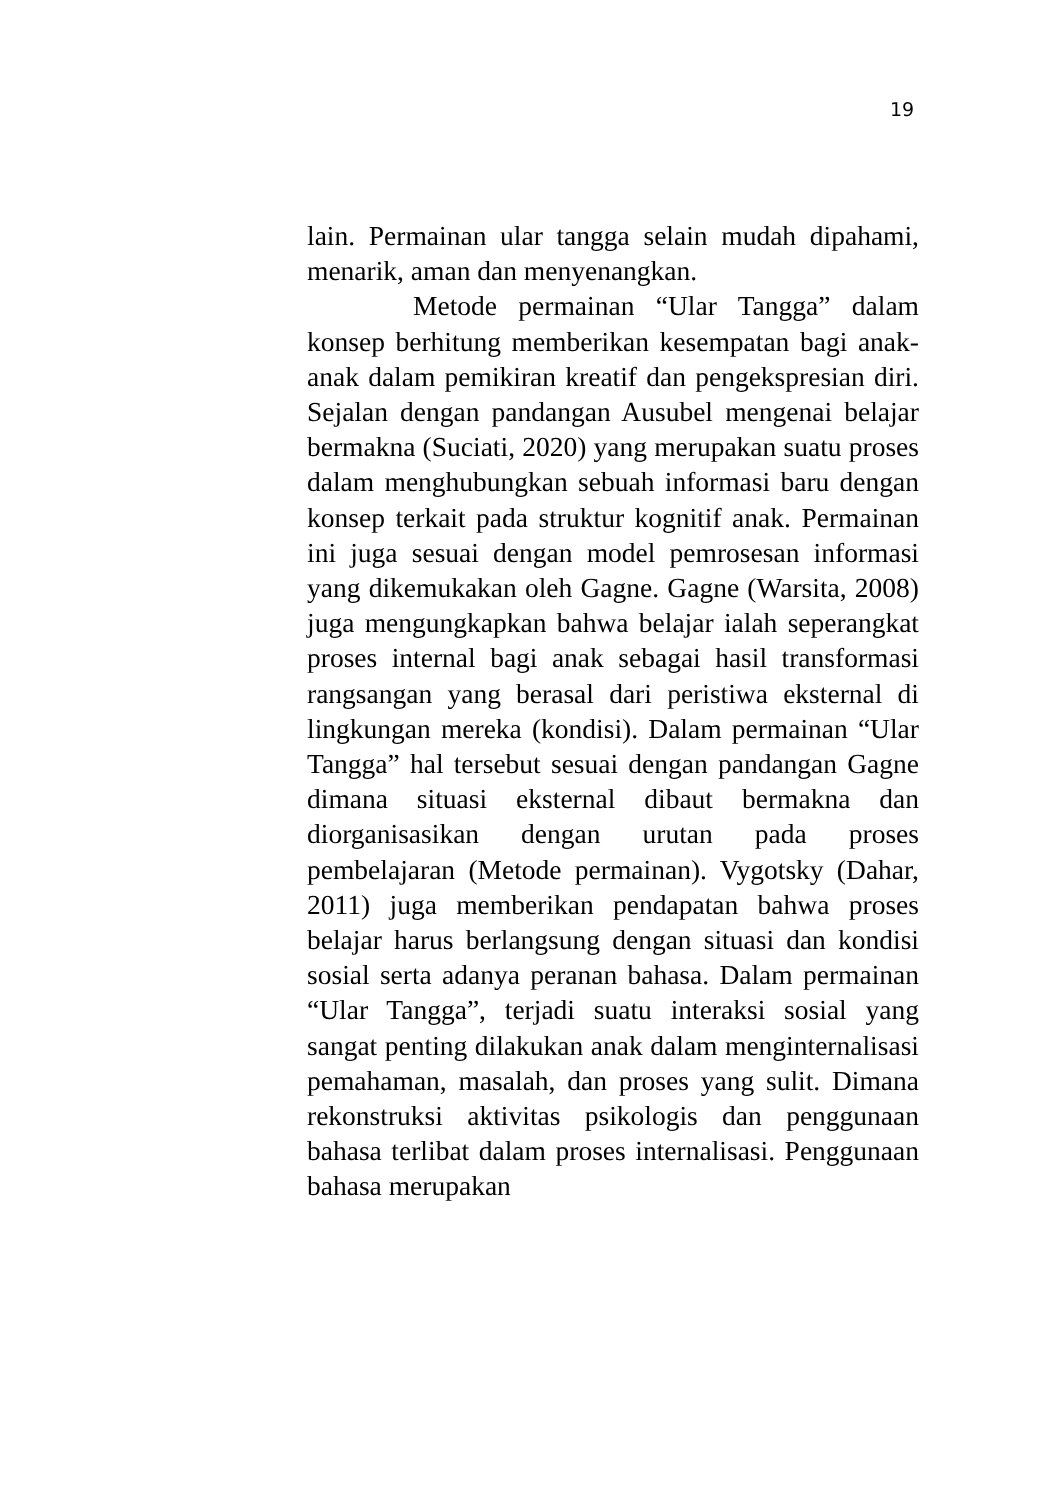19
lain. Permainan ular tangga selain mudah dipahami, menarik, aman dan menyenangkan.
Metode permainan “Ular Tangga” dalam konsep berhitung memberikan kesempatan bagi anak-anak dalam pemikiran kreatif dan pengekspresian diri. Sejalan dengan pandangan Ausubel mengenai belajar bermakna (Suciati, 2020) yang merupakan suatu proses dalam menghubungkan sebuah informasi baru dengan konsep terkait pada struktur kognitif anak. Permainan ini juga sesuai dengan model pemrosesan informasi yang dikemukakan oleh Gagne. Gagne (Warsita, 2008) juga mengungkapkan bahwa belajar ialah seperangkat proses internal bagi anak sebagai hasil transformasi rangsangan yang berasal dari peristiwa eksternal di lingkungan mereka (kondisi). Dalam permainan “Ular Tangga” hal tersebut sesuai dengan pandangan Gagne dimana situasi eksternal dibaut bermakna dan diorganisasikan dengan urutan pada proses pembelajaran (Metode permainan). Vygotsky (Dahar, 2011) juga memberikan pendapatan bahwa proses belajar harus berlangsung dengan situasi dan kondisi sosial serta adanya peranan bahasa. Dalam permainan “Ular Tangga”, terjadi suatu interaksi sosial yang sangat penting dilakukan anak dalam menginternalisasi pemahaman, masalah, dan proses yang sulit. Dimana rekonstruksi aktivitas psikologis dan penggunaan bahasa terlibat dalam proses internalisasi. Penggunaan bahasa merupakan